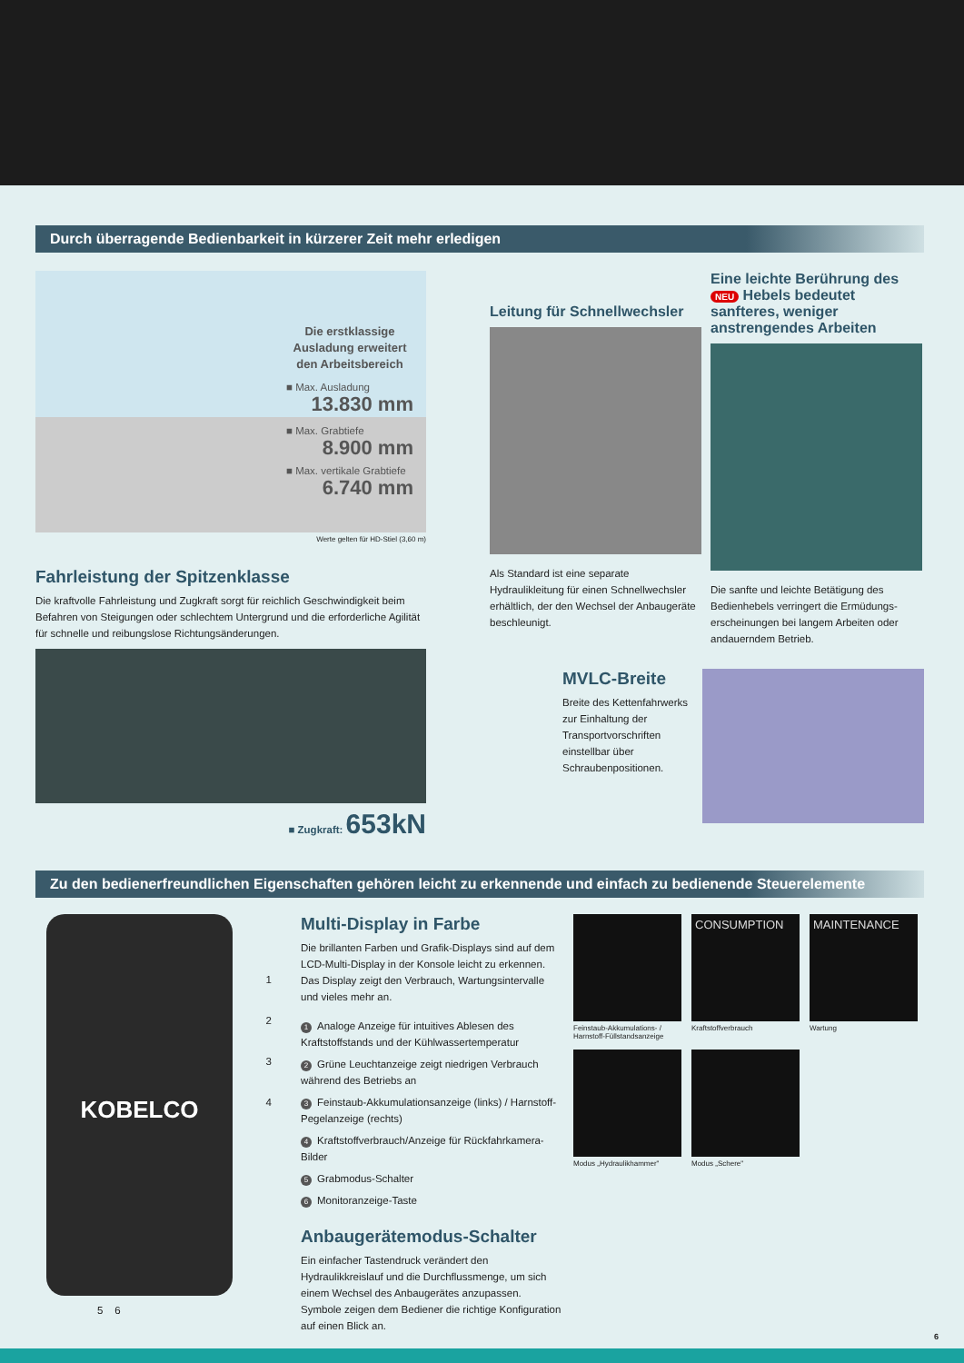Durch überragende Bedienbarkeit in kürzerer Zeit mehr erledigen
Die erstklassige Ausladung erweitert den Arbeitsbereich
■ Max. Ausladung
13.830 mm
■ Max. Grabtiefe
8.900 mm
■ Max. vertikale Grabtiefe
6.740 mm
Werte gelten für HD-Stiel (3,60 m)
Fahrleistung der Spitzenklasse
Die kraftvolle Fahrleistung und Zugkraft sorgt für reichlich Geschwindigkeit beim Befahren von Steigungen oder schlechtem Untergrund und die erforderliche Agilität für schnelle und reibungslose Richtungsänderungen.
■ Zugkraft: 653kN
Leitung für Schnellwechsler
Als Standard ist eine separate Hydraulikleitung für einen Schnellwechsler erhältlich, der den Wechsel der Anbaugeräte beschleunigt.
Eine leichte Berührung des NEU Hebels bedeutet sanfteres, weniger anstrengendes Arbeiten
Die sanfte und leichte Betätigung des Bedienhebels verringert die Ermüdungs­erscheinungen bei langem Arbeiten oder andauerndem Betrieb.
MVLC-Breite
Breite des Kettenfahrwerks zur Einhaltung der Transportvorschriften einstellbar über Schraubenpositionen.
Zu den bedienerfreundlichen Eigenschaften gehören leicht zu erkennende und einfach zu bedienende Steuerelemente
KOBELCO
5 6
1
2
3
4
Multi-Display in Farbe
Die brillanten Farben und Grafik-Displays sind auf dem LCD-Multi-Display in der Konsole leicht zu erkennen. Das Display zeigt den Verbrauch, Wartungsintervalle und vieles mehr an.
1 Analoge Anzeige für intuitives Ablesen des Kraftstoffstands und der Kühlwassertemperatur
2 Grüne Leuchtanzeige zeigt niedrigen Verbrauch während des Betriebs an
3 Feinstaub-Akkumulationsanzeige (links) / Harnstoff-Pegelanzeige (rechts)
4 Kraftstoffverbrauch/Anzeige für Rückfahrkamera-Bilder
5 Grabmodus-Schalter
6 Monitoranzeige-Taste
Anbaugerätemodus-Schalter
Ein einfacher Tastendruck verändert den Hydraulikkreislauf und die Durchflussmenge, um sich einem Wechsel des Anbaugerätes anzupassen. Symbole zeigen dem Bediener die richtige Konfiguration auf einen Blick an.
Feinstaub-Akkumulations- / Harnstoff-Füllstandsanzeige
CONSUMPTION
Kraftstoffverbrauch
MAINTENANCE
Wartung
Modus „Hydraulikhammer"
Modus „Schere"
6